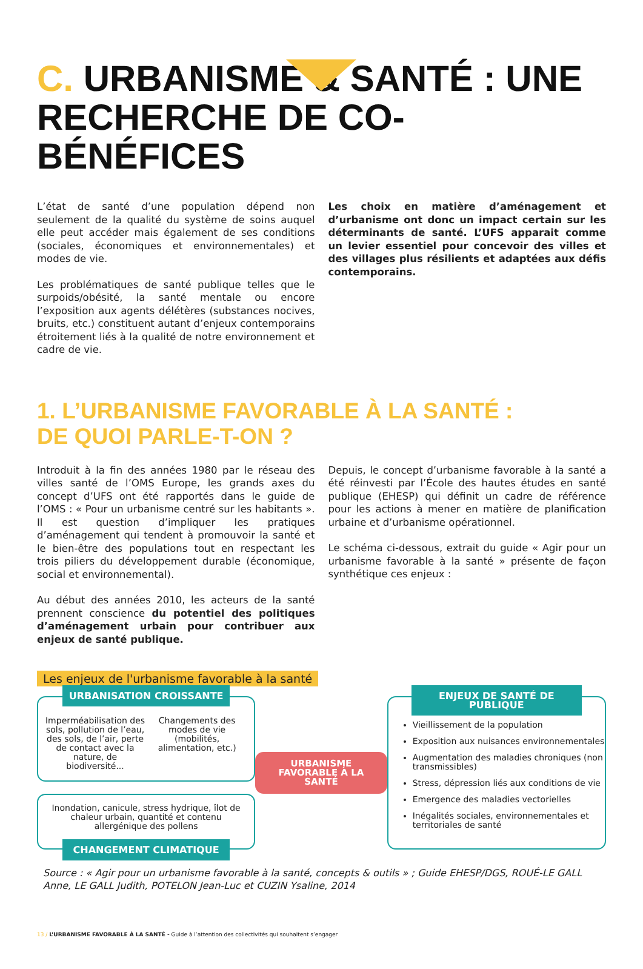C. URBANISME & SANTÉ : UNE RECHERCHE DE CO-BÉNÉFICES
L’état de santé d’une population dépend non seulement de la qualité du système de soins auquel elle peut accéder mais également de ses conditions (sociales, économiques et environnementales) et modes de vie.
Les problématiques de santé publique telles que le surpoids/obésité, la santé mentale ou encore l’exposition aux agents délétères (substances nocives, bruits, etc.) constituent autant d’enjeux contemporains étroitement liés à la qualité de notre environnement et cadre de vie.
Les choix en matière d’aménagement et d’urbanisme ont donc un impact certain sur les déterminants de santé. L’UFS apparait comme un levier essentiel pour concevoir des villes et des villages plus résilients et adaptées aux défis contemporains.
1. L’URBANISME FAVORABLE À LA SANTÉ :
DE QUOI PARLE-T-ON ?
Introduit à la fin des années 1980 par le réseau des villes santé de l’OMS Europe, les grands axes du concept d’UFS ont été rapportés dans le guide de l’OMS : « Pour un urbanisme centré sur les habitants ». Il est question d’impliquer les pratiques d’aménagement qui tendent à promouvoir la santé et le bien-être des populations tout en respectant les trois piliers du développement durable (économique, social et environnemental).
Au début des années 2010, les acteurs de la santé prennent conscience du potentiel des politiques d’aménagement urbain pour contribuer aux enjeux de santé publique.
Depuis, le concept d’urbanisme favorable à la santé a été réinvesti par l’École des hautes études en santé publique (EHESP) qui définit un cadre de référence pour les actions à mener en matière de planification urbaine et d’urbanisme opérationnel.
Le schéma ci-dessous, extrait du guide « Agir pour un urbanisme favorable à la santé » présente de façon synthétique ces enjeux :
Les enjeux de l'urbanisme favorable à la santé
URBANISATION CROISSANTE
Imperméabilisation des sols, pollution de l’eau, des sols, de l’air, perte de contact avec la nature, de biodiversité...
Changements des modes de vie (mobilités, alimentation, etc.)
Inondation, canicule, stress hydrique, îlot de chaleur urbain, quantité et contenu allergénique des pollens
CHANGEMENT CLIMATIQUE
URBANISME
FAVORABLE À LA SANTÉ
ENJEUX DE SANTÉ DE PUBLIQUE
Vieillissement de la population
Exposition aux nuisances environnementales
Augmentation des maladies chroniques (non transmissibles)
Stress, dépression liés aux conditions de vie
Emergence des maladies vectorielles
Inégalités sociales, environnementales et territoriales de santé
Source : « Agir pour un urbanisme favorable à la santé, concepts & outils » ; Guide EHESP/DGS, ROUÉ-LE GALL Anne, LE GALL Judith, POTELON Jean-Luc et CUZIN Ysaline, 2014
13 / L’URBANISME FAVORABLE À LA SANTÉ - Guide à l’attention des collectivités qui souhaitent s’engager